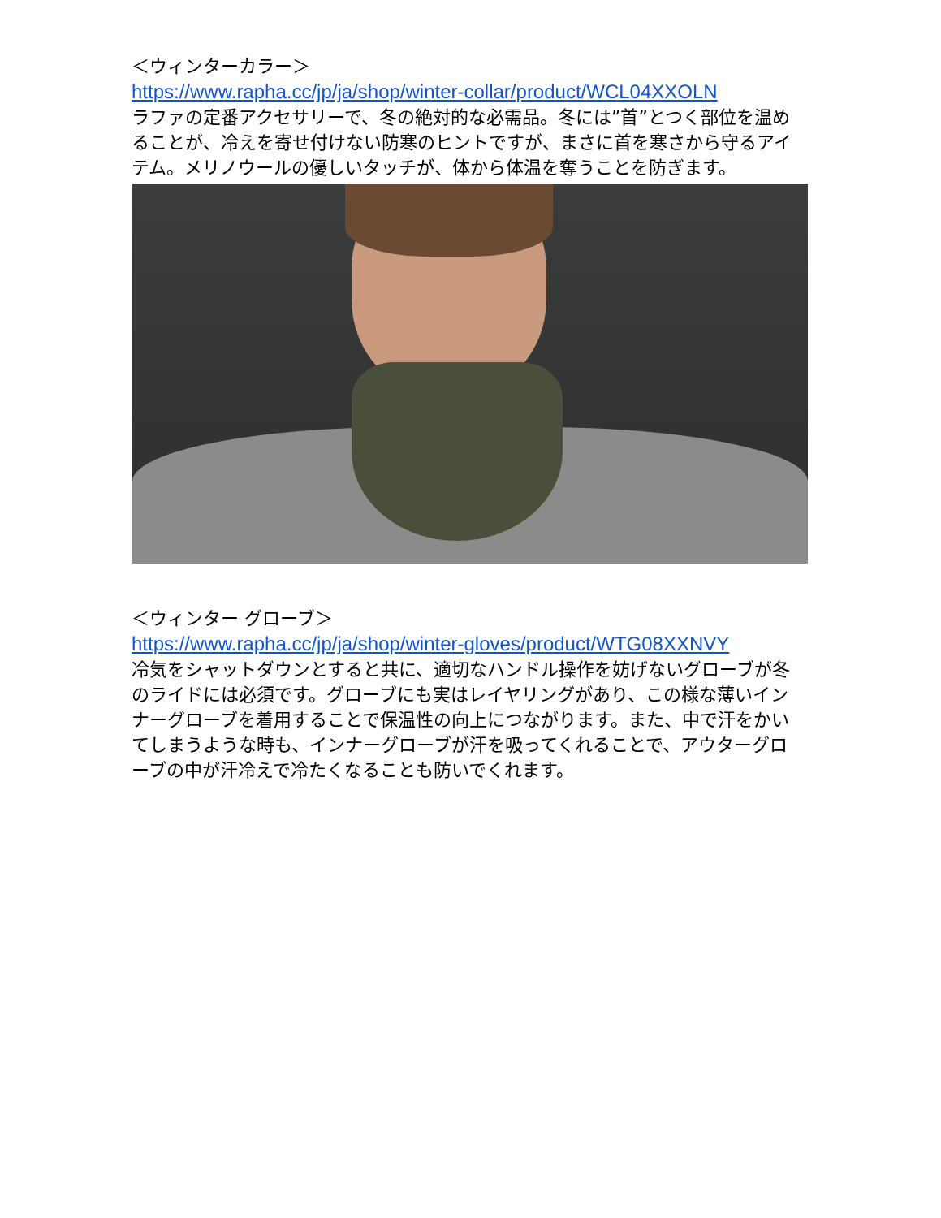＜ウィンターカラー＞
https://www.rapha.cc/jp/ja/shop/winter-collar/product/WCL04XXOLN
ラファの定番アクセサリーで、冬の絶対的な必需品。冬には”首”とつく部位を温めることが、冷えを寄せ付けない防寒のヒントですが、まさに首を寒さから守るアイテム。メリノウールの優しいタッチが、体から体温を奪うことを防ぎます。
＜ウィンター グローブ＞
https://www.rapha.cc/jp/ja/shop/winter-gloves/product/WTG08XXNVY
冷気をシャットダウンとすると共に、適切なハンドル操作を妨げないグローブが冬のライドには必須です。グローブにも実はレイヤリングがあり、この様な薄いインナーグローブを着用することで保温性の向上につながります。また、中で汗をかいてしまうような時も、インナーグローブが汗を吸ってくれることで、アウターグローブの中が汗冷えで冷たくなることも防いでくれます。